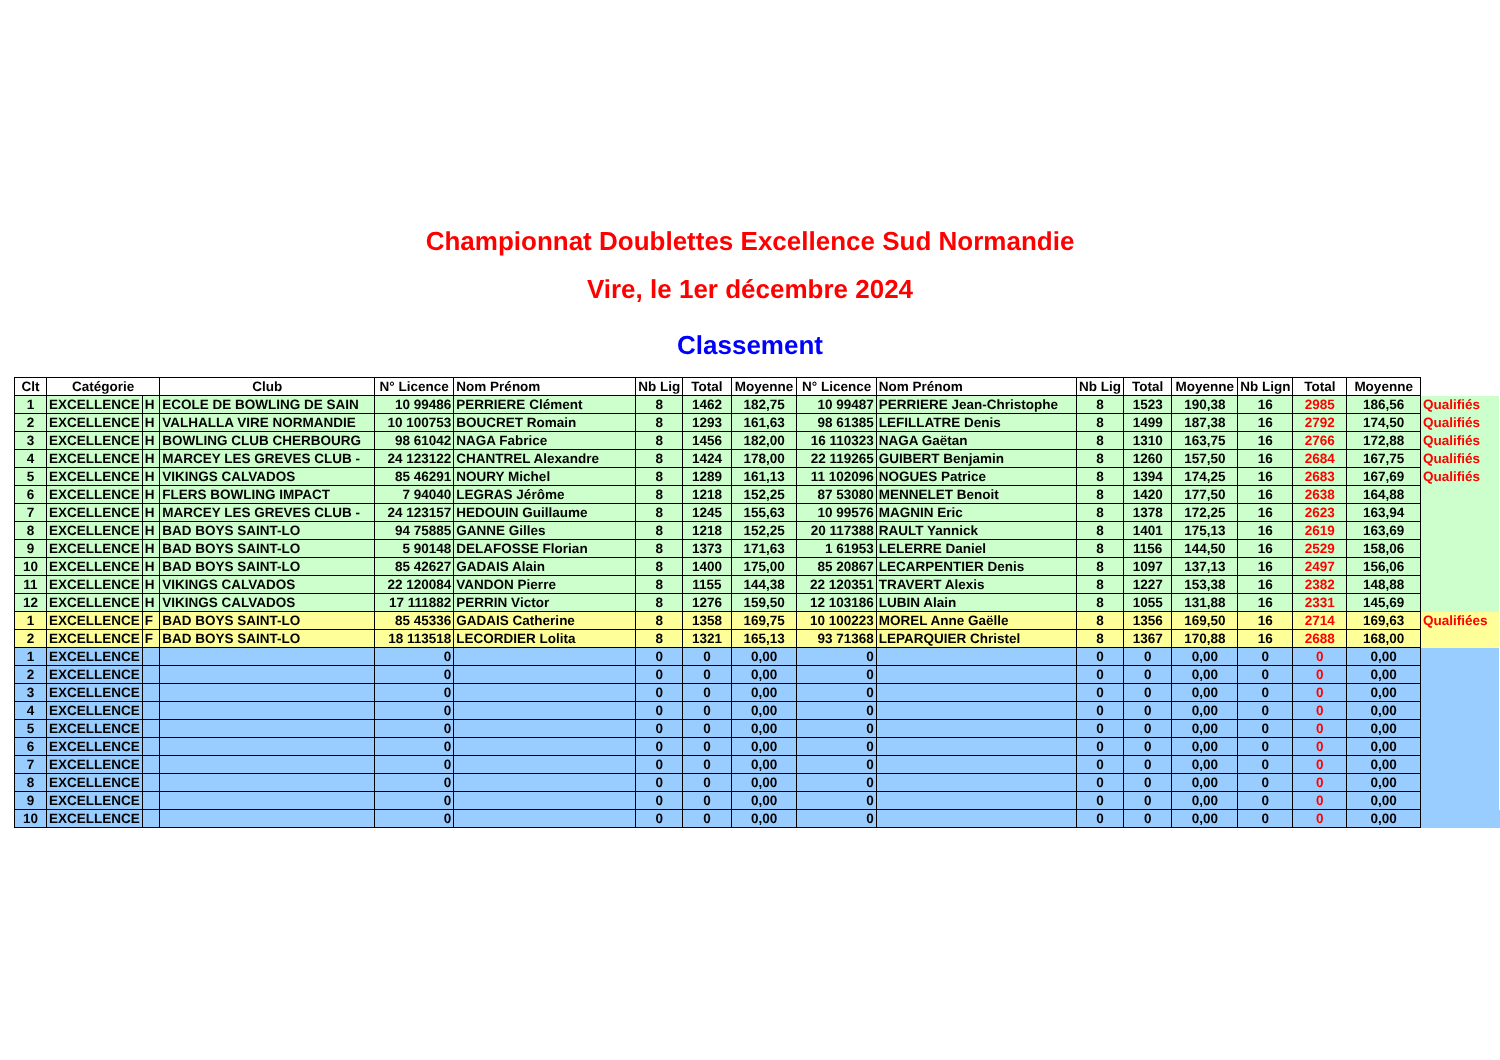Championnat Doublettes Excellence Sud Normandie
Vire, le 1er décembre 2024
Classement
| Clt | Catégorie | | Club | N° Licence | Nom Prénom | Nb Lig | Total | Moyenne | N° Licence | Nom Prénom | Nb Lig | Total | Moyenne | Nb Lign | Total | Moyenne | |
| 1 | EXCELLENCE | H | ECOLE DE BOWLING DE SAIN | 10 99486 | PERRIERE Clément | 8 | 1462 | 182,75 | 10 99487 | PERRIERE Jean-Christophe | 8 | 1523 | 190,38 | 16 | 2985 | 186,56 | Qualifiés |
| 2 | EXCELLENCE | H | VALHALLA VIRE NORMANDIE | 10 100753 | BOUCRET Romain | 8 | 1293 | 161,63 | 98 61385 | LEFILLATRE Denis | 8 | 1499 | 187,38 | 16 | 2792 | 174,50 | Qualifiés |
| 3 | EXCELLENCE | H | BOWLING CLUB CHERBOURG | 98 61042 | NAGA Fabrice | 8 | 1456 | 182,00 | 16 110323 | NAGA Gaëtan | 8 | 1310 | 163,75 | 16 | 2766 | 172,88 | Qualifiés |
| 4 | EXCELLENCE | H | MARCEY LES GREVES CLUB - | 24 123122 | CHANTREL Alexandre | 8 | 1424 | 178,00 | 22 119265 | GUIBERT Benjamin | 8 | 1260 | 157,50 | 16 | 2684 | 167,75 | Qualifiés |
| 5 | EXCELLENCE | H | VIKINGS CALVADOS | 85 46291 | NOURY Michel | 8 | 1289 | 161,13 | 11 102096 | NOGUES Patrice | 8 | 1394 | 174,25 | 16 | 2683 | 167,69 | Qualifiés |
| 6 | EXCELLENCE | H | FLERS BOWLING IMPACT | 7 94040 | LEGRAS Jérôme | 8 | 1218 | 152,25 | 87 53080 | MENNELET Benoit | 8 | 1420 | 177,50 | 16 | 2638 | 164,88 | |
| 7 | EXCELLENCE | H | MARCEY LES GREVES CLUB - | 24 123157 | HEDOUIN Guillaume | 8 | 1245 | 155,63 | 10 99576 | MAGNIN Eric | 8 | 1378 | 172,25 | 16 | 2623 | 163,94 | |
| 8 | EXCELLENCE | H | BAD BOYS SAINT-LO | 94 75885 | GANNE Gilles | 8 | 1218 | 152,25 | 20 117388 | RAULT Yannick | 8 | 1401 | 175,13 | 16 | 2619 | 163,69 | |
| 9 | EXCELLENCE | H | BAD BOYS SAINT-LO | 5 90148 | DELAFOSSE Florian | 8 | 1373 | 171,63 | 1 61953 | LELERRE Daniel | 8 | 1156 | 144,50 | 16 | 2529 | 158,06 | |
| 10 | EXCELLENCE | H | BAD BOYS SAINT-LO | 85 42627 | GADAIS Alain | 8 | 1400 | 175,00 | 85 20867 | LECARPENTIER Denis | 8 | 1097 | 137,13 | 16 | 2497 | 156,06 | |
| 11 | EXCELLENCE | H | VIKINGS CALVADOS | 22 120084 | VANDON Pierre | 8 | 1155 | 144,38 | 22 120351 | TRAVERT Alexis | 8 | 1227 | 153,38 | 16 | 2382 | 148,88 | |
| 12 | EXCELLENCE | H | VIKINGS CALVADOS | 17 111882 | PERRIN Victor | 8 | 1276 | 159,50 | 12 103186 | LUBIN Alain | 8 | 1055 | 131,88 | 16 | 2331 | 145,69 | |
| 1 | EXCELLENCE | F | BAD BOYS SAINT-LO | 85 45336 | GADAIS Catherine | 8 | 1358 | 169,75 | 10 100223 | MOREL Anne Gaëlle | 8 | 1356 | 169,50 | 16 | 2714 | 169,63 | Qualifiées |
| 2 | EXCELLENCE | F | BAD BOYS SAINT-LO | 18 113518 | LECORDIER Lolita | 8 | 1321 | 165,13 | 93 71368 | LEPARQUIER Christel | 8 | 1367 | 170,88 | 16 | 2688 | 168,00 | |
| 1 | EXCELLENCE | | | 0 | | 0 | 0 | 0,00 | 0 | | 0 | 0 | 0,00 | 0 | 0 | 0,00 | |
| 2 | EXCELLENCE | | | 0 | | 0 | 0 | 0,00 | 0 | | 0 | 0 | 0,00 | 0 | 0 | 0,00 | |
| 3 | EXCELLENCE | | | 0 | | 0 | 0 | 0,00 | 0 | | 0 | 0 | 0,00 | 0 | 0 | 0,00 | |
| 4 | EXCELLENCE | | | 0 | | 0 | 0 | 0,00 | 0 | | 0 | 0 | 0,00 | 0 | 0 | 0,00 | |
| 5 | EXCELLENCE | | | 0 | | 0 | 0 | 0,00 | 0 | | 0 | 0 | 0,00 | 0 | 0 | 0,00 | |
| 6 | EXCELLENCE | | | 0 | | 0 | 0 | 0,00 | 0 | | 0 | 0 | 0,00 | 0 | 0 | 0,00 | |
| 7 | EXCELLENCE | | | 0 | | 0 | 0 | 0,00 | 0 | | 0 | 0 | 0,00 | 0 | 0 | 0,00 | |
| 8 | EXCELLENCE | | | 0 | | 0 | 0 | 0,00 | 0 | | 0 | 0 | 0,00 | 0 | 0 | 0,00 | |
| 9 | EXCELLENCE | | | 0 | | 0 | 0 | 0,00 | 0 | | 0 | 0 | 0,00 | 0 | 0 | 0,00 | |
| 10 | EXCELLENCE | | | 0 | | 0 | 0 | 0,00 | 0 | | 0 | 0 | 0,00 | 0 | 0 | 0,00 | |